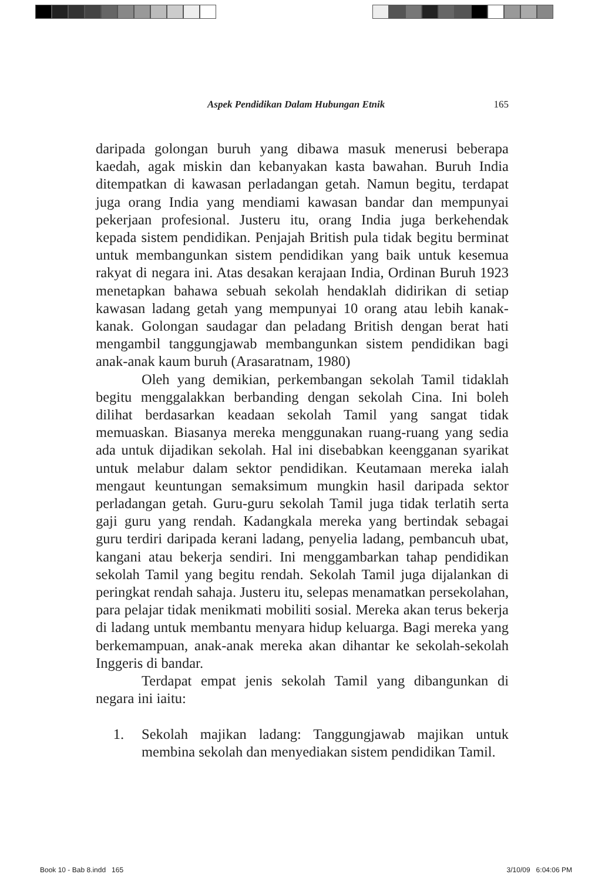Aspek Pendidikan Dalam Hubungan Etnik 165
daripada golongan buruh yang dibawa masuk menerusi beberapa kaedah, agak miskin dan kebanyakan kasta bawahan. Buruh India ditempatkan di kawasan perladangan getah. Namun begitu, terdapat juga orang India yang mendiami kawasan bandar dan mempunyai pekerjaan profesional. Justeru itu, orang India juga berkehendak kepada sistem pendidikan. Penjajah British pula tidak begitu berminat untuk membangunkan sistem pendidikan yang baik untuk kesemua rakyat di negara ini. Atas desakan kerajaan India, Ordinan Buruh 1923 menetapkan bahawa sebuah sekolah hendaklah didirikan di setiap kawasan ladang getah yang mempunyai 10 orang atau lebih kanak-kanak. Golongan saudagar dan peladang British dengan berat hati mengambil tanggungjawab membangunkan sistem pendidikan bagi anak-anak kaum buruh (Arasaratnam, 1980)
Oleh yang demikian, perkembangan sekolah Tamil tidaklah begitu menggalakkan berbanding dengan sekolah Cina. Ini boleh dilihat berdasarkan keadaan sekolah Tamil yang sangat tidak memuaskan. Biasanya mereka menggunakan ruang-ruang yang sedia ada untuk dijadikan sekolah. Hal ini disebabkan keengganan syarikat untuk melabur dalam sektor pendidikan. Keutamaan mereka ialah mengaut keuntungan semaksimum mungkin hasil daripada sektor perladangan getah. Guru-guru sekolah Tamil juga tidak terlatih serta gaji guru yang rendah. Kadangkala mereka yang bertindak sebagai guru terdiri daripada kerani ladang, penyelia ladang, pembancuh ubat, kangani atau bekerja sendiri. Ini menggambarkan tahap pendidikan sekolah Tamil yang begitu rendah. Sekolah Tamil juga dijalankan di peringkat rendah sahaja. Justeru itu, selepas menamatkan persekolahan, para pelajar tidak menikmati mobiliti sosial. Mereka akan terus bekerja di ladang untuk membantu menyara hidup keluarga. Bagi mereka yang berkemampuan, anak-anak mereka akan dihantar ke sekolah-sekolah Inggeris di bandar.
Terdapat empat jenis sekolah Tamil yang dibangunkan di negara ini iaitu:
1. Sekolah majikan ladang: Tanggungjawab majikan untuk membina sekolah dan menyediakan sistem pendidikan Tamil.
Book 10 - Bab 8.indd 165 3/10/09 6:04:06 PM